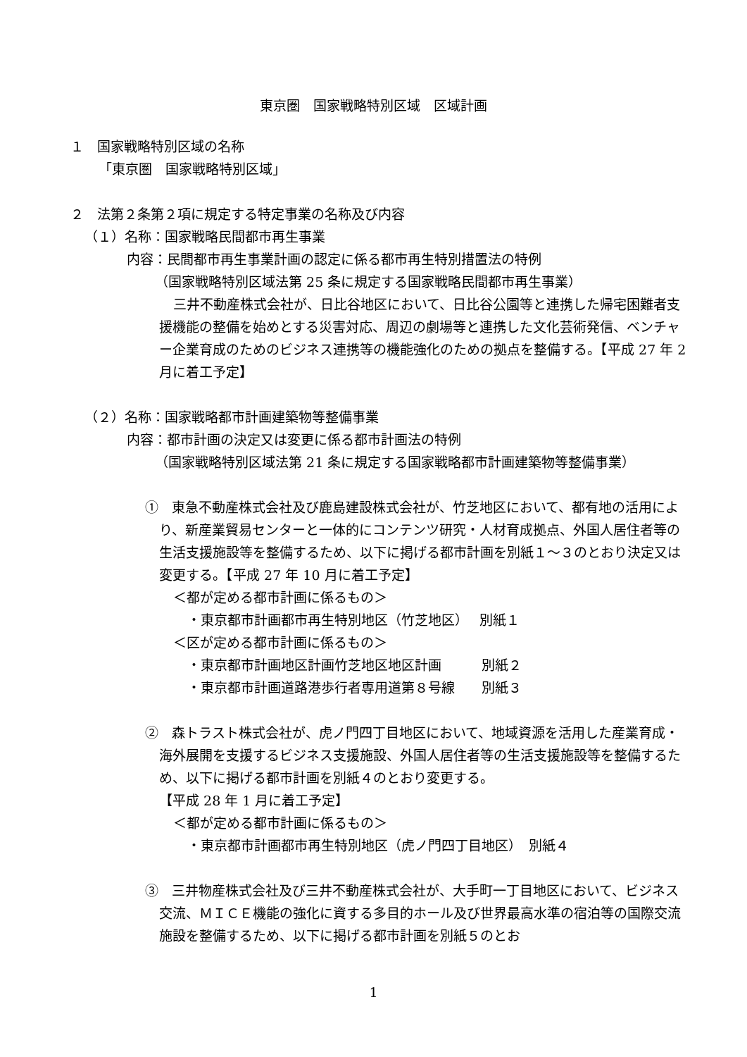東京圏　国家戦略特別区域　区域計画
１　国家戦略特別区域の名称
「東京圏　国家戦略特別区域」
２　法第２条第２項に規定する特定事業の名称及び内容
（１）名称：国家戦略民間都市再生事業
内容：民間都市再生事業計画の認定に係る都市再生特別措置法の特例
（国家戦略特別区域法第 25 条に規定する国家戦略民間都市再生事業）
三井不動産株式会社が、日比谷地区において、日比谷公園等と連携した帰宅困難者支援機能の整備を始めとする災害対応、周辺の劇場等と連携した文化芸術発信、ベンチャー企業育成のためのビジネス連携等の機能強化のための拠点を整備する。【平成 27 年 2 月に着工予定】
（２）名称：国家戦略都市計画建築物等整備事業
内容：都市計画の決定又は変更に係る都市計画法の特例
（国家戦略特別区域法第 21 条に規定する国家戦略都市計画建築物等整備事業）
①　東急不動産株式会社及び鹿島建設株式会社が、竹芝地区において、都有地の活用により、新産業貿易センターと一体的にコンテンツ研究・人材育成拠点、外国人居住者等の生活支援施設等を整備するため、以下に掲げる都市計画を別紙１～３のとおり決定又は変更する。【平成 27 年 10 月に着工予定】
＜都が定める都市計画に係るもの＞
・東京都市計画都市再生特別地区（竹芝地区）　 別紙１
＜区が定める都市計画に係るもの＞
・東京都市計画地区計画竹芝地区地区計画　　　別紙２
・東京都市計画道路港歩行者専用道第８号線　　別紙３
②　森トラスト株式会社が、虎ノ門四丁目地区において、地域資源を活用した産業育成・海外展開を支援するビジネス支援施設、外国人居住者等の生活支援施設等を整備するため、以下に掲げる都市計画を別紙４のとおり変更する。
【平成 28 年 1 月に着工予定】
＜都が定める都市計画に係るもの＞
・東京都市計画都市再生特別地区（虎ノ門四丁目地区）　別紙４
③　三井物産株式会社及び三井不動産株式会社が、大手町一丁目地区において、ビジネス交流、ＭＩＣＥ機能の強化に資する多目的ホール及び世界最高水準の宿泊等の国際交流施設を整備するため、以下に掲げる都市計画を別紙５のとお
1